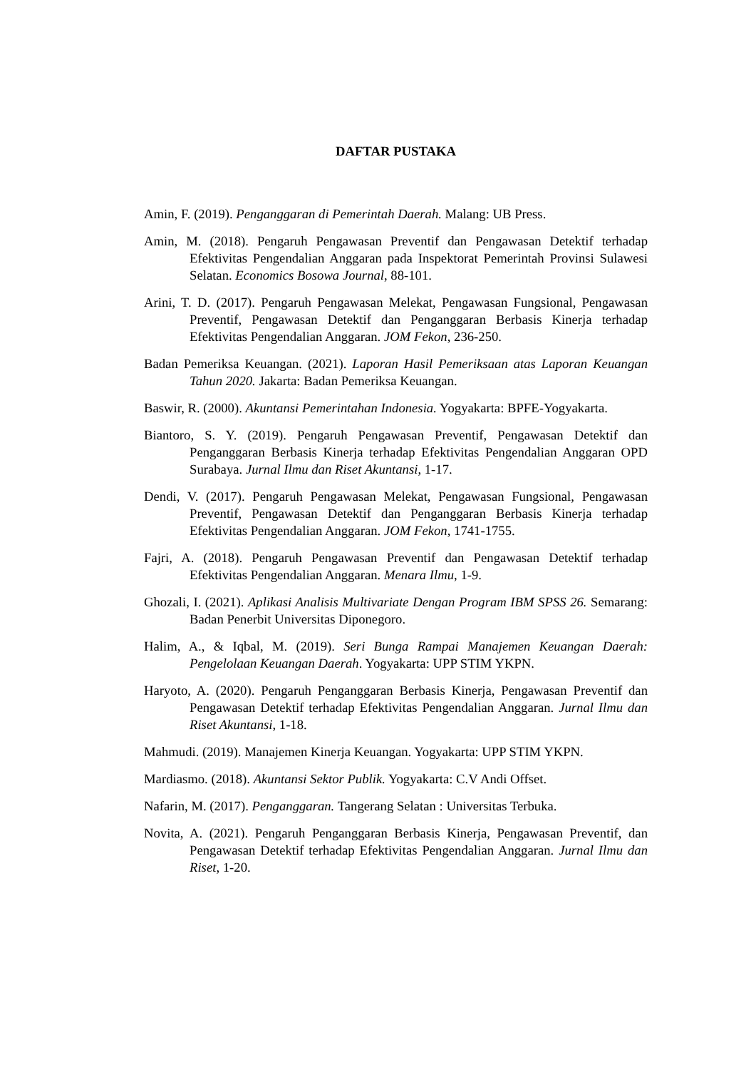DAFTAR PUSTAKA
Amin, F. (2019). Penganggaran di Pemerintah Daerah. Malang: UB Press.
Amin, M. (2018). Pengaruh Pengawasan Preventif dan Pengawasan Detektif terhadap Efektivitas Pengendalian Anggaran pada Inspektorat Pemerintah Provinsi Sulawesi Selatan. Economics Bosowa Journal, 88-101.
Arini, T. D. (2017). Pengaruh Pengawasan Melekat, Pengawasan Fungsional, Pengawasan Preventif, Pengawasan Detektif dan Penganggaran Berbasis Kinerja terhadap Efektivitas Pengendalian Anggaran. JOM Fekon, 236-250.
Badan Pemeriksa Keuangan. (2021). Laporan Hasil Pemeriksaan atas Laporan Keuangan Tahun 2020. Jakarta: Badan Pemeriksa Keuangan.
Baswir, R. (2000). Akuntansi Pemerintahan Indonesia. Yogyakarta: BPFE-Yogyakarta.
Biantoro, S. Y. (2019). Pengaruh Pengawasan Preventif, Pengawasan Detektif dan Penganggaran Berbasis Kinerja terhadap Efektivitas Pengendalian Anggaran OPD Surabaya. Jurnal Ilmu dan Riset Akuntansi, 1-17.
Dendi, V. (2017). Pengaruh Pengawasan Melekat, Pengawasan Fungsional, Pengawasan Preventif, Pengawasan Detektif dan Penganggaran Berbasis Kinerja terhadap Efektivitas Pengendalian Anggaran. JOM Fekon, 1741-1755.
Fajri, A. (2018). Pengaruh Pengawasan Preventif dan Pengawasan Detektif terhadap Efektivitas Pengendalian Anggaran. Menara Ilmu, 1-9.
Ghozali, I. (2021). Aplikasi Analisis Multivariate Dengan Program IBM SPSS 26. Semarang: Badan Penerbit Universitas Diponegoro.
Halim, A., & Iqbal, M. (2019). Seri Bunga Rampai Manajemen Keuangan Daerah: Pengelolaan Keuangan Daerah. Yogyakarta: UPP STIM YKPN.
Haryoto, A. (2020). Pengaruh Penganggaran Berbasis Kinerja, Pengawasan Preventif dan Pengawasan Detektif terhadap Efektivitas Pengendalian Anggaran. Jurnal Ilmu dan Riset Akuntansi, 1-18.
Mahmudi. (2019). Manajemen Kinerja Keuangan. Yogyakarta: UPP STIM YKPN.
Mardiasmo. (2018). Akuntansi Sektor Publik. Yogyakarta: C.V Andi Offset.
Nafarin, M. (2017). Penganggaran. Tangerang Selatan : Universitas Terbuka.
Novita, A. (2021). Pengaruh Penganggaran Berbasis Kinerja, Pengawasan Preventif, dan Pengawasan Detektif terhadap Efektivitas Pengendalian Anggaran. Jurnal Ilmu dan Riset, 1-20.